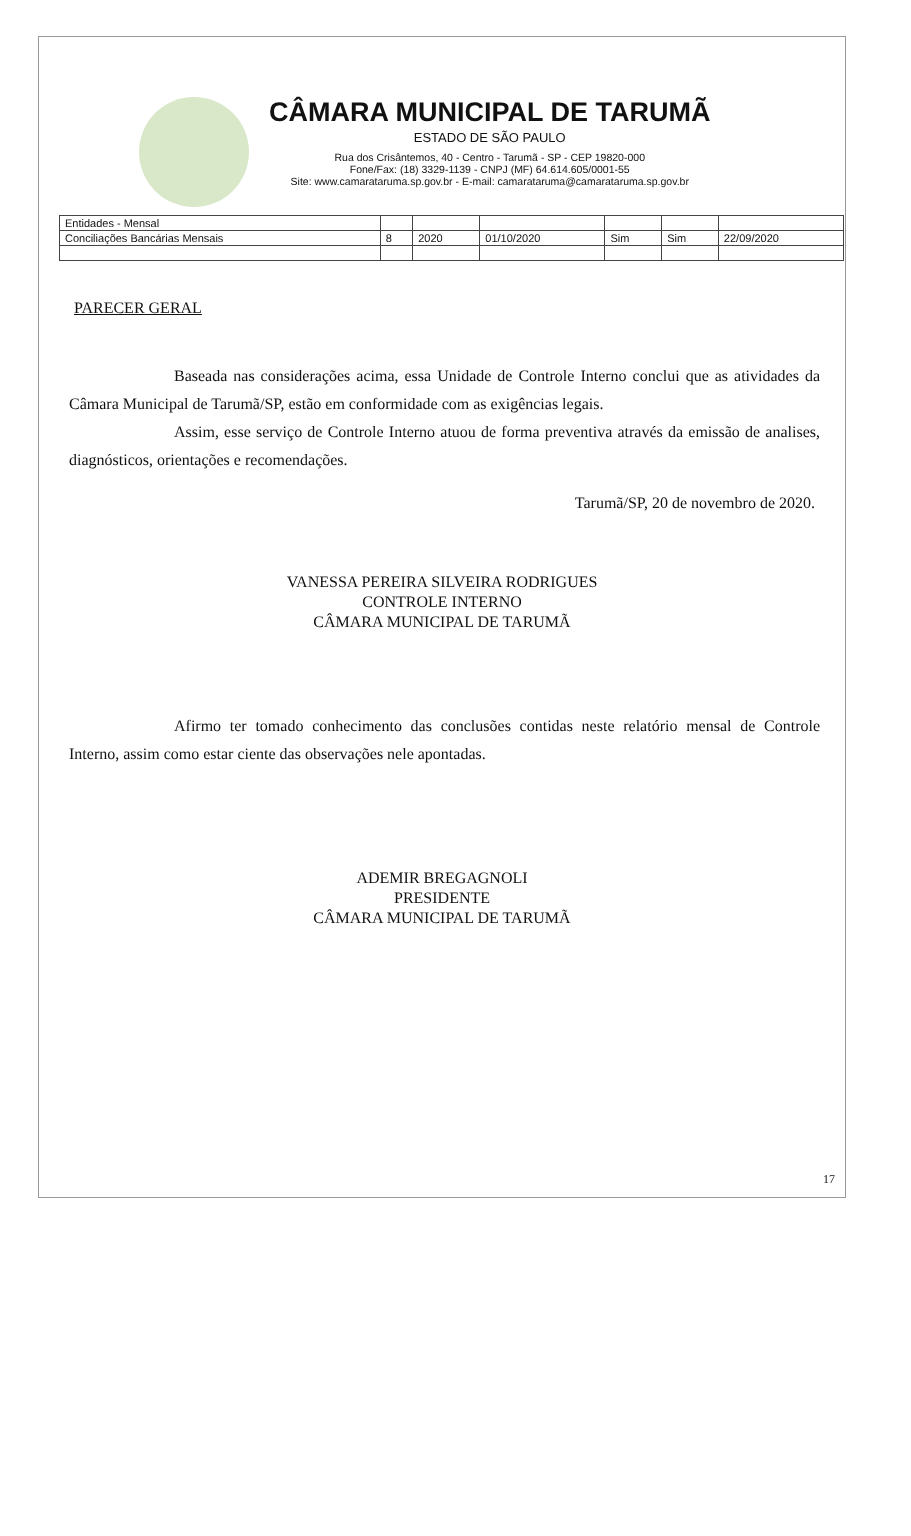CÂMARA MUNICIPAL DE TARUMÃ
ESTADO DE SÃO PAULO
Rua dos Crisântemos, 40 - Centro - Tarumã - SP - CEP 19820-000
Fone/Fax: (18) 3329-1139 - CNPJ (MF) 64.614.605/0001-55
Site: www.camarataruma.sp.gov.br - E-mail: camarataruma@camarataruma.sp.gov.br
| Entidades - Mensal | | | | | | |
| Conciliações Bancárias Mensais | 8 | 2020 | 01/10/2020 | Sim | Sim | 22/09/2020 |
PARECER GERAL
Baseada nas considerações acima, essa Unidade de Controle Interno conclui que as atividades da Câmara Municipal de Tarumã/SP, estão em conformidade com as exigências legais.
Assim, esse serviço de Controle Interno atuou de forma preventiva através da emissão de analises, diagnósticos, orientações e recomendações.
Tarumã/SP, 20 de novembro de 2020.
VANESSA PEREIRA SILVEIRA RODRIGUES
CONTROLE INTERNO
CÂMARA MUNICIPAL DE TARUMÃ
Afirmo ter tomado conhecimento das conclusões contidas neste relatório mensal de Controle Interno, assim como estar ciente das observações nele apontadas.
ADEMIR BREGAGNOLI
PRESIDENTE
CÂMARA MUNICIPAL DE TARUMÃ
17